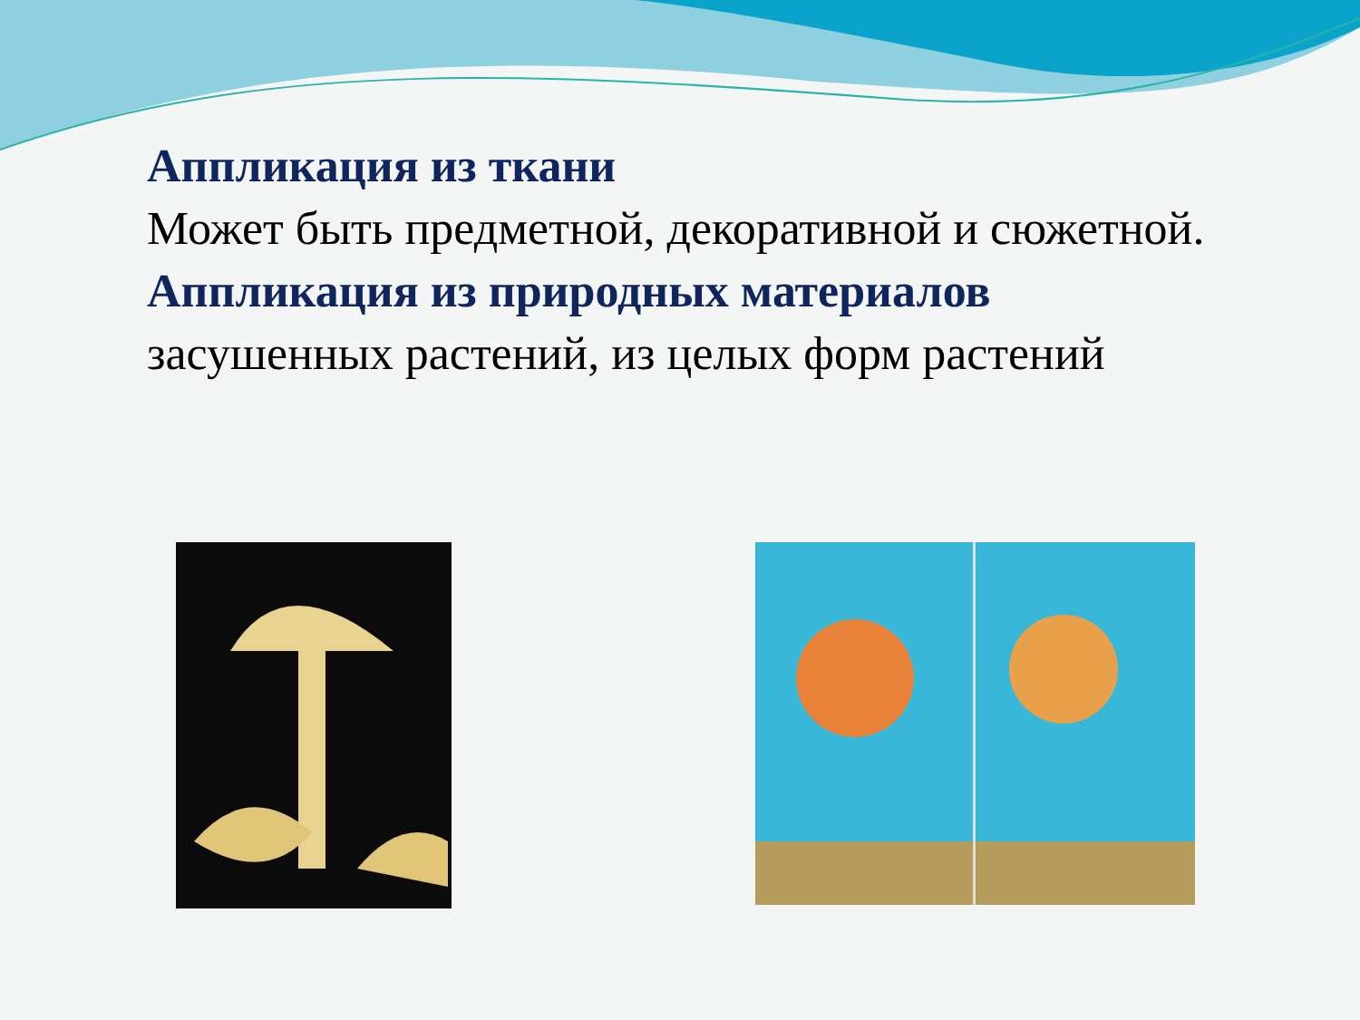Аппликация из ткани
Может быть предметной, декоративной и сюжетной.
Аппликация из природных материалов
засушенных растений, из целых форм растений